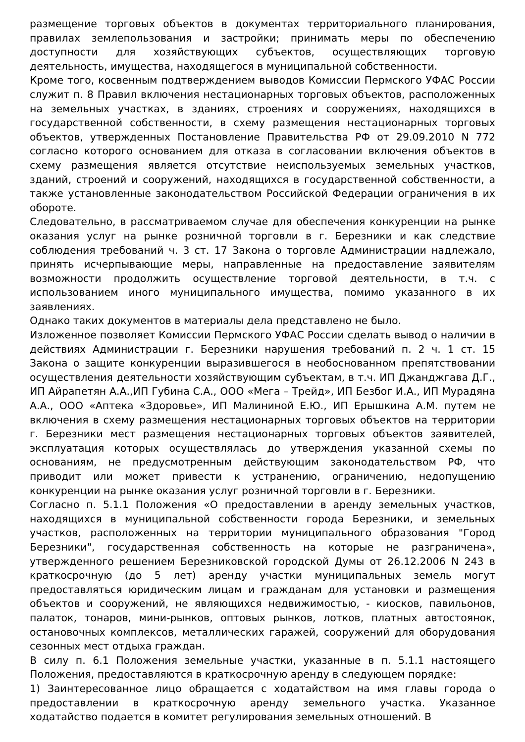размещение торговых объектов в документах территориального планирования, правилах землепользования и застройки; принимать меры по обеспечению доступности для хозяйствующих субъектов, осуществляющих торговую деятельность, имущества, находящегося в муниципальной собственности.
Кроме того, косвенным подтверждением выводов Комиссии Пермского УФАС России служит п. 8 Правил включения нестационарных торговых объектов, расположенных на земельных участках, в зданиях, строениях и сооружениях, находящихся в государственной собственности, в схему размещения нестационарных торговых объектов, утвержденных Постановление Правительства РФ от 29.09.2010 N 772 согласно которого основанием для отказа в согласовании включения объектов в схему размещения является отсутствие неиспользуемых земельных участков, зданий, строений и сооружений, находящихся в государственной собственности, а также установленные законодательством Российской Федерации ограничения в их обороте.
Следовательно, в рассматриваемом случае для обеспечения конкуренции на рынке оказания услуг на рынке розничной торговли в г. Березники и как следствие соблюдения требований ч. 3 ст. 17 Закона о торговле Администрации надлежало, принять исчерпывающие меры, направленные на предоставление заявителям возможности продолжить осуществление торговой деятельности, в т.ч. с использованием иного муниципального имущества, помимо указанного в их заявлениях.
Однако таких документов в материалы дела представлено не было.
Изложенное позволяет Комиссии Пермского УФАС России сделать вывод о наличии в действиях Администрации г. Березники нарушения требований п. 2 ч. 1 ст. 15 Закона о защите конкуренции выразившегося в необоснованном препятствовании осуществления деятельности хозяйствующим субъектам, в т.ч. ИП Джанджгава Д.Г., ИП Айрапетян А.А.,ИП Губина С.А., ООО «Мега – Трейд», ИП Безбог И.А., ИП Мурадяна А.А., ООО «Аптека «Здоровье», ИП Малининой Е.Ю., ИП Ерышкина А.М. путем не включения в схему размещения нестационарных торговых объектов на территории г. Березники мест размещения нестационарных торговых объектов заявителей, эксплуатация которых осуществлялась до утверждения указанной схемы по основаниям, не предусмотренным действующим законодательством РФ, что приводит или может привести к устранению, ограничению, недопущению конкуренции на рынке оказания услуг розничной торговли в г. Березники.
Согласно п. 5.1.1 Положения «О предоставлении в аренду земельных участков, находящихся в муниципальной собственности города Березники, и земельных участков, расположенных на территории муниципального образования "Город Березники", государственная собственность на которые не разграничена», утвержденного решением Березниковской городской Думы от 26.12.2006 N 243 в краткосрочную (до 5 лет) аренду участки муниципальных земель могут предоставляться юридическим лицам и гражданам для установки и размещения объектов и сооружений, не являющихся недвижимостью, - киосков, павильонов, палаток, тонаров, мини-рынков, оптовых рынков, лотков, платных автостоянок, остановочных комплексов, металлических гаражей, сооружений для оборудования сезонных мест отдыха граждан.
В силу п. 6.1 Положения земельные участки, указанные в п. 5.1.1 настоящего Положения, предоставляются в краткосрочную аренду в следующем порядке:
1) Заинтересованное лицо обращается с ходатайством на имя главы города о предоставлении в краткосрочную аренду земельного участка. Указанное ходатайство подается в комитет регулирования земельных отношений. В